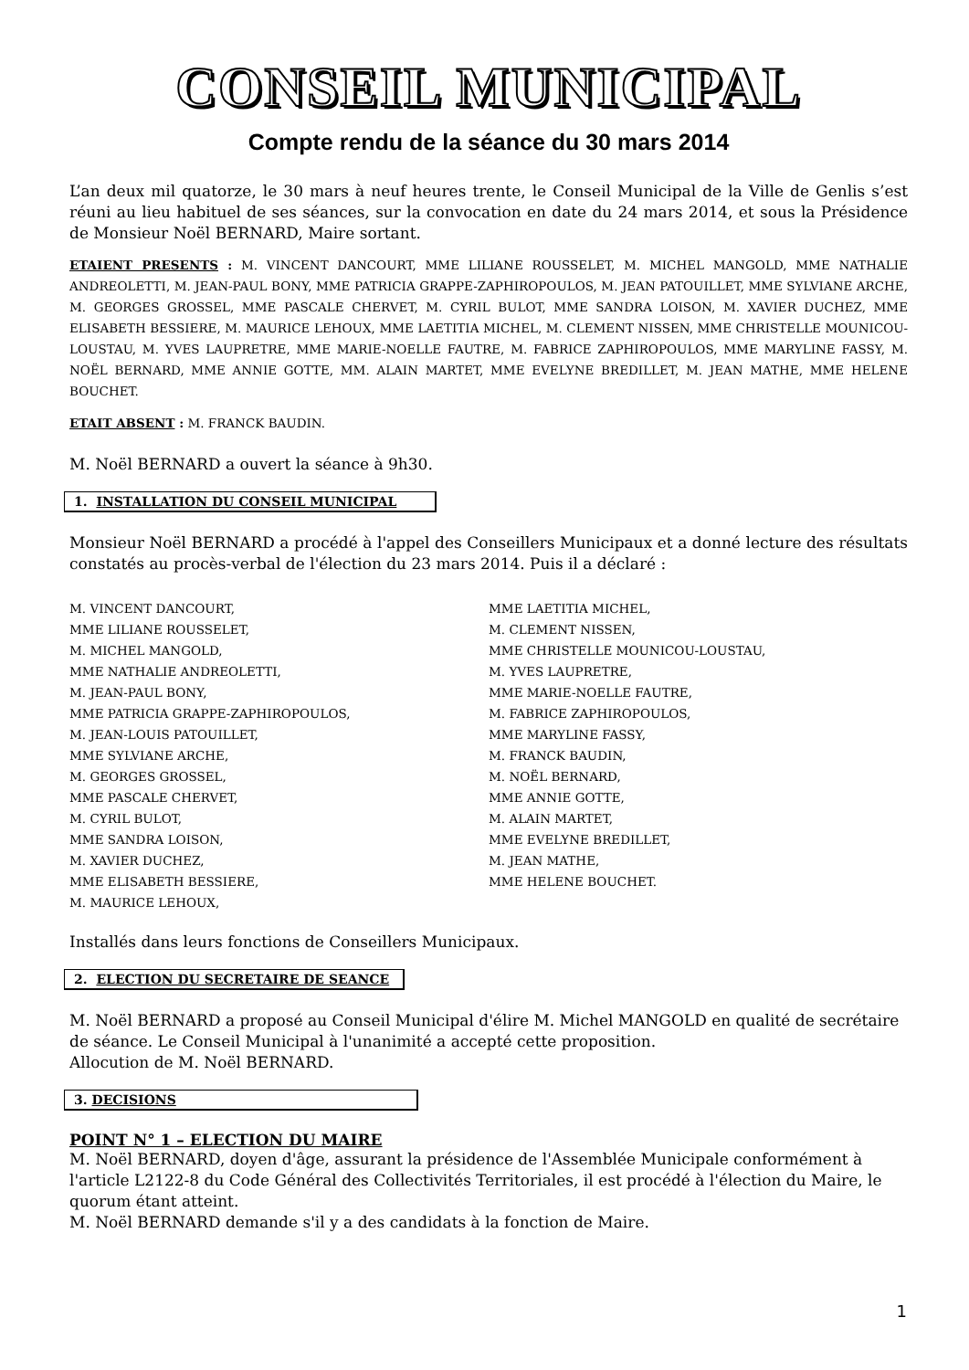CONSEIL MUNICIPAL
Compte rendu de la séance du 30 mars 2014
L’an deux mil quatorze, le 30 mars à neuf heures trente, le Conseil Municipal de la Ville de Genlis s’est réuni au lieu habituel de ses séances, sur la convocation en date du 24 mars 2014, et sous la Présidence de Monsieur Noël BERNARD, Maire sortant.
ETAIENT PRESENTS : M. VINCENT DANCOURT, MME LILIANE ROUSSELET, M. MICHEL MANGOLD, MME NATHALIE ANDREOLETTI, M. JEAN-PAUL BONY, MME PATRICIA GRAPPE-ZAPHIROPOULOS, M. JEAN PATOUILLET, MME SYLVIANE ARCHE, M. GEORGES GROSSEL, MME PASCALE CHERVET, M. CYRIL BULOT, MME SANDRA LOISON, M. XAVIER DUCHEZ, MME ELISABETH BESSIERE, M. MAURICE LEHOUX, MME LAETITIA MICHEL, M. CLEMENT NISSEN, MME CHRISTELLE MOUNICOU-LOUSTAU, M. YVES LAUPRETRE, MME MARIE-NOELLE FAUTRE, M. FABRICE ZAPHIROPOULOS, MME MARYLINE FASSY, M. NOËL BERNARD, MME ANNIE GOTTE, MM. ALAIN MARTET, MME EVELYNE BREDILLET, M. JEAN MATHE, MME HELENE BOUCHET.
ETAIT ABSENT : M. FRANCK BAUDIN.
M. Noël BERNARD a ouvert la séance à 9h30.
1. INSTALLATION DU CONSEIL MUNICIPAL
Monsieur Noël BERNARD a procédé à l'appel des Conseillers Municipaux et a donné lecture des résultats constatés au procès-verbal de l'élection du 23 mars 2014. Puis il a déclaré :
M. VINCENT DANCOURT,
MME LILIANE ROUSSELET,
M. MICHEL MANGOLD,
MME NATHALIE ANDREOLETTI,
M. JEAN-PAUL BONY,
MME PATRICIA GRAPPE-ZAPHIROPOULOS,
M. JEAN-LOUIS PATOUILLET,
MME SYLVIANE ARCHE,
M. GEORGES GROSSEL,
MME PASCALE CHERVET,
M. CYRIL BULOT,
MME SANDRA LOISON,
M. XAVIER DUCHEZ,
MME ELISABETH BESSIERE,
M. MAURICE LEHOUX,
MME LAETITIA MICHEL,
M. CLEMENT NISSEN,
MME CHRISTELLE MOUNICOU-LOUSTAU,
M. YVES LAUPRETRE,
MME MARIE-NOELLE FAUTRE,
M. FABRICE ZAPHIROPOULOS,
MME MARYLINE FASSY,
M. FRANCK BAUDIN,
M. NOËL BERNARD,
MME ANNIE GOTTE,
M. ALAIN MARTET,
MME EVELYNE BREDILLET,
M. JEAN MATHE,
MME HELENE BOUCHET.
Installés dans leurs fonctions de Conseillers Municipaux.
2. ELECTION DU SECRETAIRE DE SEANCE
M. Noël BERNARD a proposé au Conseil Municipal d'élire M. Michel MANGOLD en qualité de secrétaire de séance. Le Conseil Municipal à l'unanimité a accepté cette proposition.
Allocution de M. Noël BERNARD.
3. DECISIONS
POINT N° 1 – ELECTION DU MAIRE
M. Noël BERNARD, doyen d'âge, assurant la présidence de l'Assemblée Municipale conformément à l'article L2122-8 du Code Général des Collectivités Territoriales, il est procédé à l'élection du Maire, le quorum étant atteint.
M. Noël BERNARD demande s'il y a des candidats à la fonction de Maire.
1